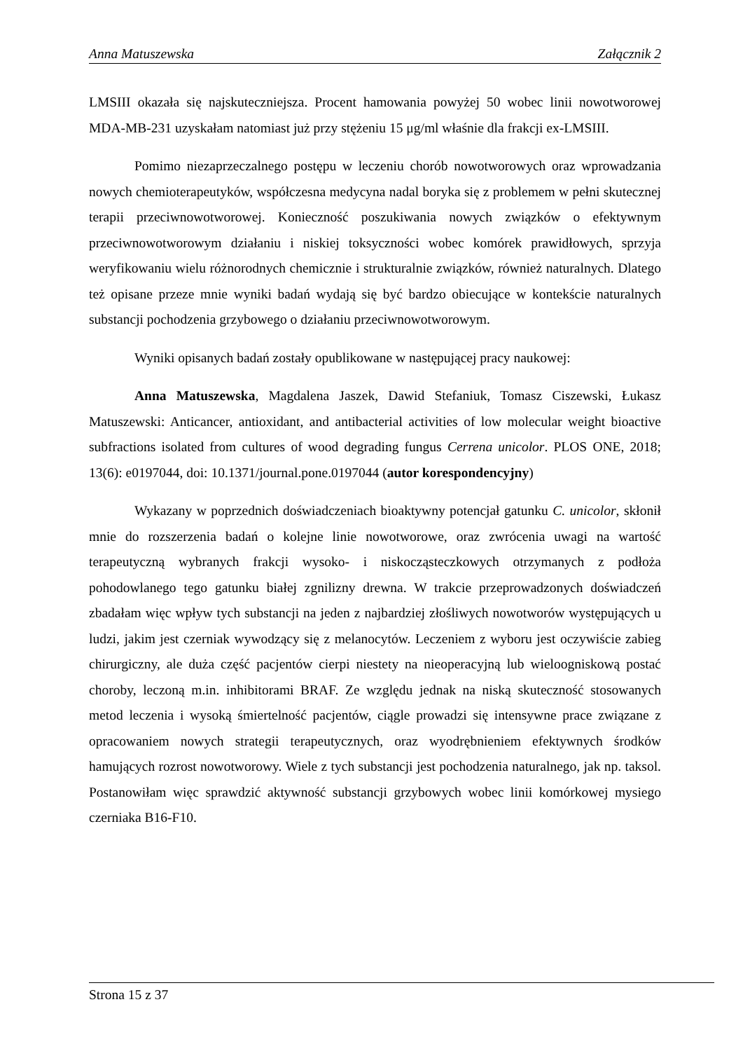Anna Matuszewska Załącznik 2
LMSIII okazała się najskuteczniejsza. Procent hamowania powyżej 50 wobec linii nowotworowej MDA-MB-231 uzyskałam natomiast już przy stężeniu 15 μg/ml właśnie dla frakcji ex-LMSIII.
Pomimo niezaprzeczalnego postępu w leczeniu chorób nowotworowych oraz wprowadzania nowych chemioterapeutyków, współczesna medycyna nadal boryka się z problemem w pełni skutecznej terapii przeciwnowotworowej. Konieczność poszukiwania nowych związków o efektywnym przeciwnowotworowym działaniu i niskiej toksyczności wobec komórek prawidłowych, sprzyja weryfikowaniu wielu różnorodnych chemicznie i strukturalnie związków, również naturalnych. Dlatego też opisane przeze mnie wyniki badań wydają się być bardzo obiecujące w kontekście naturalnych substancji pochodzenia grzybowego o działaniu przeciwnowotworowym.
Wyniki opisanych badań zostały opublikowane w następującej pracy naukowej:
Anna Matuszewska, Magdalena Jaszek, Dawid Stefaniuk, Tomasz Ciszewski, Łukasz Matuszewski: Anticancer, antioxidant, and antibacterial activities of low molecular weight bioactive subfractions isolated from cultures of wood degrading fungus Cerrena unicolor. PLOS ONE, 2018; 13(6): e0197044, doi: 10.1371/journal.pone.0197044 (autor korespondencyjny)
Wykazany w poprzednich doświadczeniach bioaktywny potencjał gatunku C. unicolor, skłonił mnie do rozszerzenia badań o kolejne linie nowotworowe, oraz zwrócenia uwagi na wartość terapeutyczną wybranych frakcji wysoko- i niskocząsteczkowych otrzymanych z podłoża pohodowlanego tego gatunku białej zgnilizny drewna. W trakcie przeprowadzonych doświadczeń zbadałam więc wpływ tych substancji na jeden z najbardziej złośliwych nowotworów występujących u ludzi, jakim jest czerniak wywodzący się z melanocytów. Leczeniem z wyboru jest oczywiście zabieg chirurgiczny, ale duża część pacjentów cierpi niestety na nieoperacyjną lub wieloogniskową postać choroby, leczoną m.in. inhibitorami BRAF. Ze względu jednak na niską skuteczność stosowanych metod leczenia i wysoką śmiertelność pacjentów, ciągle prowadzi się intensywne prace związane z opracowaniem nowych strategii terapeutycznych, oraz wyodrębnieniem efektywnych środków hamujących rozrost nowotworowy. Wiele z tych substancji jest pochodzenia naturalnego, jak np. taksol. Postanowiłam więc sprawdzić aktywność substancji grzybowych wobec linii komórkowej mysiego czerniaka B16-F10.
Strona 15 z 37